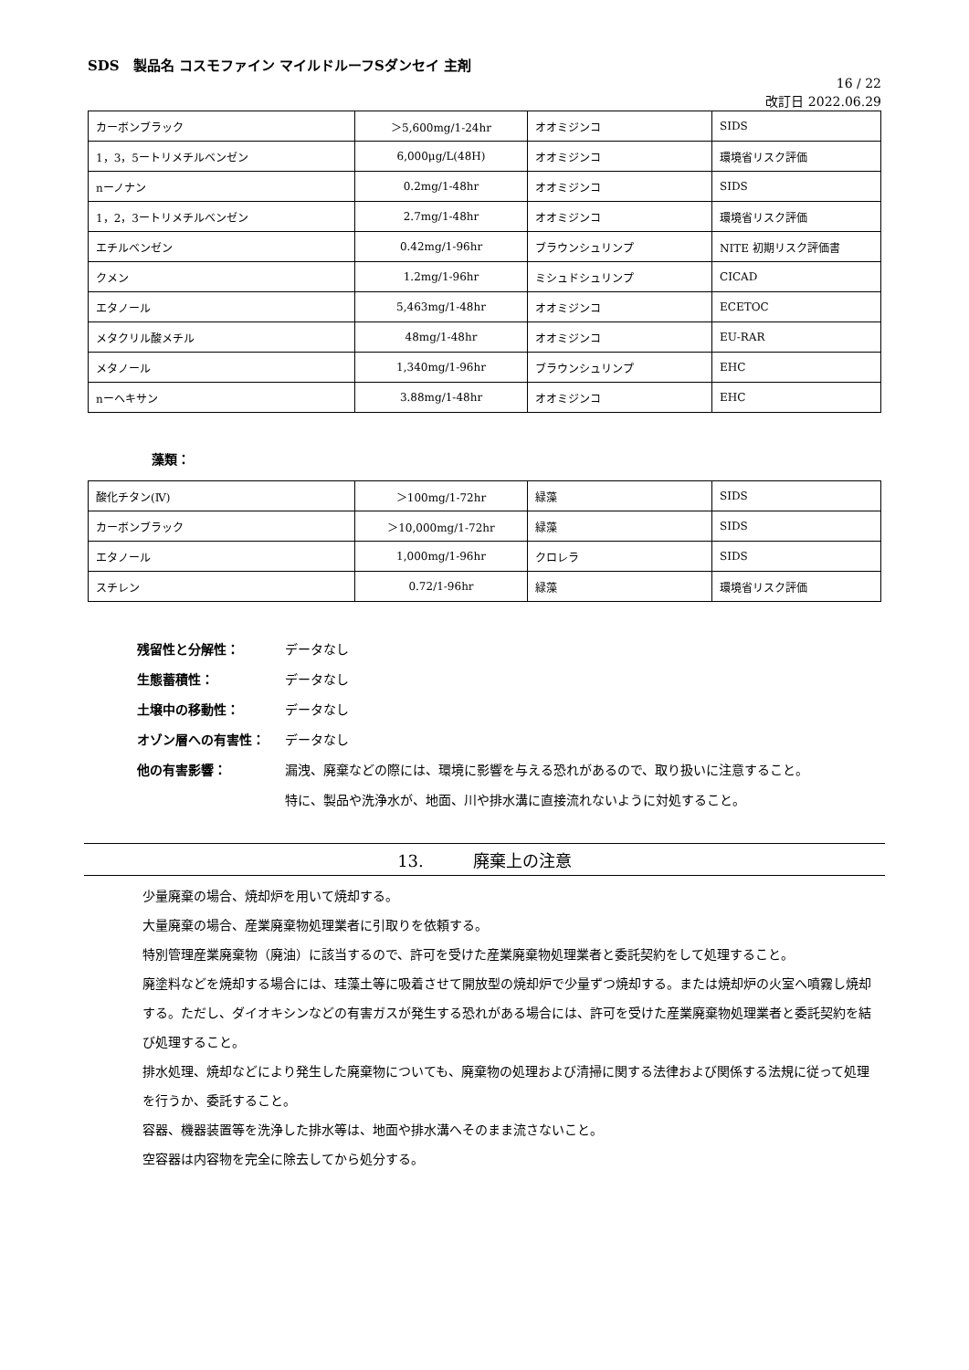SDS　製品名 コスモファイン マイルドルーフSダンセイ 主剤
16 / 22
改訂日 2022.06.29
| カーボンブラック | ＞5,600mg/1-24hr | オオミジンコ | SIDS |
| 1，3，5ートリメチルベンゼン | 6,000μg/L(48H) | オオミジンコ | 環境省リスク評価 |
| nーノナン | 0.2mg/1-48hr | オオミジンコ | SIDS |
| 1，2，3ートリメチルベンゼン | 2.7mg/1-48hr | オオミジンコ | 環境省リスク評価 |
| エチルベンゼン | 0.42mg/1-96hr | ブラウンシュリンプ | NITE 初期リスク評価書 |
| クメン | 1.2mg/1-96hr | ミシュドシュリンプ | CICAD |
| エタノール | 5,463mg/1-48hr | オオミジンコ | ECETOC |
| メタクリル酸メチル | 48mg/1-48hr | オオミジンコ | EU-RAR |
| メタノール | 1,340mg/1-96hr | ブラウンシュリンプ | EHC |
| nーヘキサン | 3.88mg/1-48hr | オオミジンコ | EHC |
藻類：
| 酸化チタン(Ⅳ) | ＞100mg/1-72hr | 緑藻 | SIDS |
| カーボンブラック | ＞10,000mg/1-72hr | 緑藻 | SIDS |
| エタノール | 1,000mg/1-96hr | クロレラ | SIDS |
| スチレン | 0.72/1-96hr | 緑藻 | 環境省リスク評価 |
残留性と分解性： データなし
生態蓄積性： データなし
土壌中の移動性： データなし
オゾン層への有害性： データなし
他の有害影響： 漏洩、廃棄などの際には、環境に影響を与える恐れがあるので、取り扱いに注意すること。
特に、製品や洗浄水が、地面、川や排水溝に直接流れないように対処すること。
13.　　　廃棄上の注意
少量廃棄の場合、焼却炉を用いて焼却する。
大量廃棄の場合、産業廃棄物処理業者に引取りを依頼する。
特別管理産業廃棄物（廃油）に該当するので、許可を受けた産業廃棄物処理業者と委託契約をして処理すること。
廃塗料などを焼却する場合には、珪藻土等に吸着させて開放型の焼却炉で少量ずつ焼却する。または焼却炉の火室へ噴霧し焼却する。ただし、ダイオキシンなどの有害ガスが発生する恐れがある場合には、許可を受けた産業廃棄物処理業者と委託契約を結び処理すること。
排水処理、焼却などにより発生した廃棄物についても、廃棄物の処理および清掃に関する法律および関係する法規に従って処理を行うか、委託すること。
容器、機器装置等を洗浄した排水等は、地面や排水溝へそのまま流さないこと。
空容器は内容物を完全に除去してから処分する。